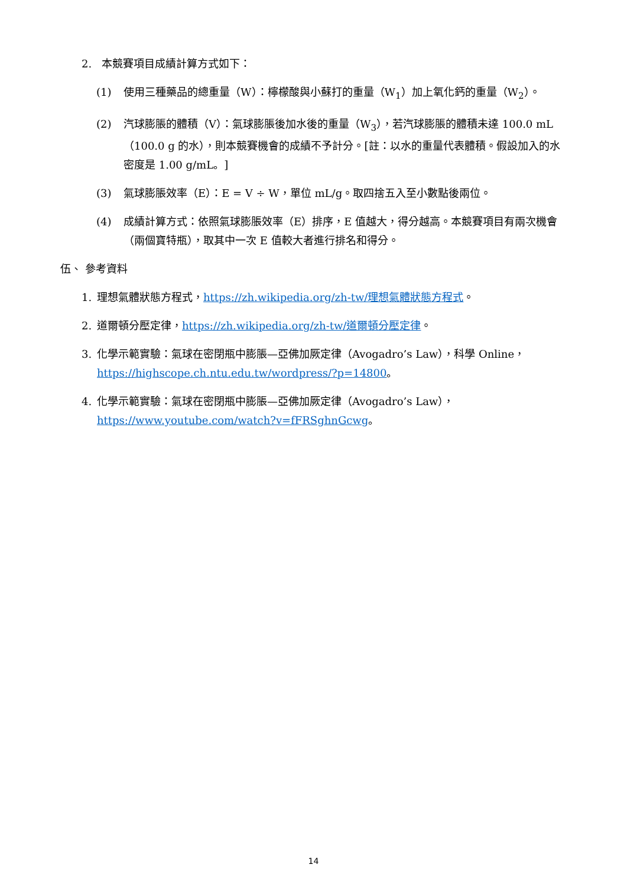2. 本競賽項目成績計算方式如下：
(1) 使用三種藥品的總重量（W）：檸檬酸與小蘇打的重量（W<sub>1</sub>）加上氧化鈣的重量（W<sub>2</sub>）。
(2) 汽球膨脹的體積（V）：氣球膨脹後加水後的重量（W<sub>3</sub>），若汽球膨脹的體積未達 100.0 mL（100.0 g 的水），則本競賽機會的成績不予計分。[註：以水的重量代表體積。假設加入的水密度是 1.00 g/mL。]
(3) 氣球膨脹效率（E）：E = V ÷ W，單位 mL/g。取四捨五入至小數點後兩位。
(4) 成績計算方式：依照氣球膨脹效率（E）排序，E 值越大，得分越高。本競賽項目有兩次機會（兩個寶特瓶），取其中一次 E 值較大者進行排名和得分。
伍、 參考資料
1. 理想氣體狀態方程式，https://zh.wikipedia.org/zh-tw/理想氣體狀態方程式。
2. 道爾頓分壓定律，https://zh.wikipedia.org/zh-tw/道爾頓分壓定律。
3. 化學示範實驗：氣球在密閉瓶中膨脹—亞佛加厥定律（Avogadro’s Law），科學 Online，https://highscope.ch.ntu.edu.tw/wordpress/?p=14800。
4. 化學示範實驗：氣球在密閉瓶中膨脹—亞佛加厥定律（Avogadro’s Law），https://www.youtube.com/watch?v=fFRSghnGcwg。
14